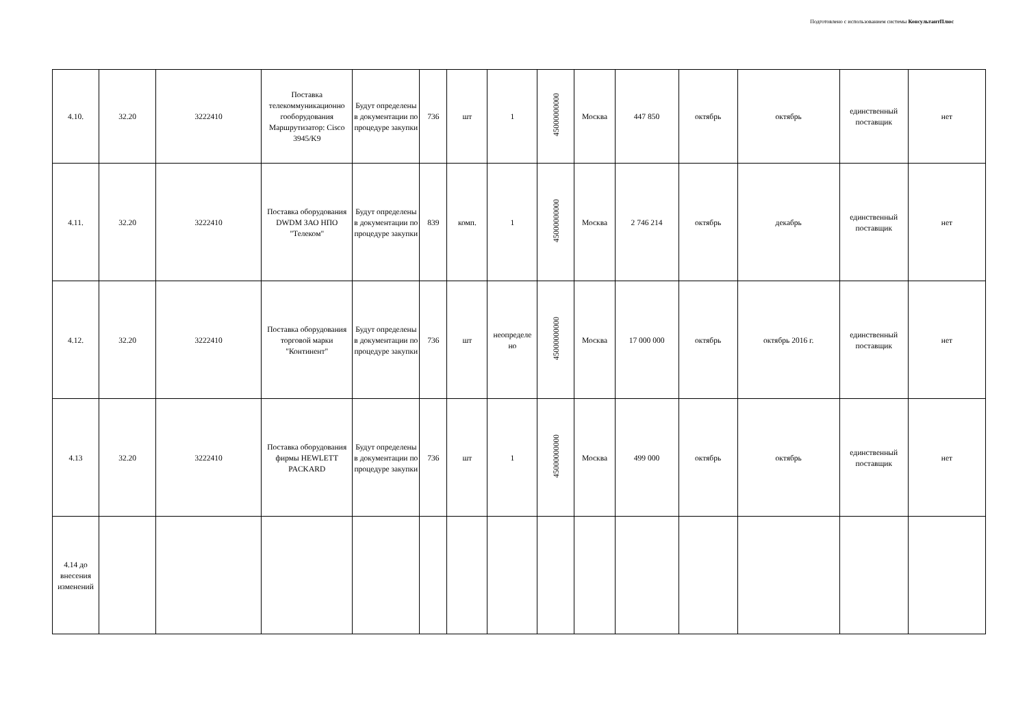Подготовлено с использованием системы КонсультантПлюс
| 4.10. | 32.20 | 3222410 | Поставка телекоммуникационно гооборудования Маршрутизатор: Cisco 3945/K9 | Будут определены в документации по процедуре закупки | 736 | шт | 1 | 45000000000 | Москва | 447 850 | октябрь | октябрь | единственный поставщик | нет |
| 4.11. | 32.20 | 3222410 | Поставка оборудования DWDM ЗАО НПО "Телеком" | Будут определены в документации по процедуре закупки | 839 | комп. | 1 | 45000000000 | Москва | 2 746 214 | октябрь | декабрь | единственный поставщик | нет |
| 4.12. | 32.20 | 3222410 | Поставка оборудования торговой марки "Континент" | Будут определены в документации по процедуре закупки | 736 | шт | неопределе но | 45000000000 | Москва | 17 000 000 | октябрь | октябрь 2016 г. | единственный поставщик | нет |
| 4.13 | 32.20 | 3222410 | Поставка оборудования фирмы HEWLETT PACKARD | Будут определены в документации по процедуре закупки | 736 | шт | 1 | 45000000000 | Москва | 499 000 | октябрь | октябрь | единственный поставщик | нет |
| 4.14 до внесения изменений | | | | | | | | | | | | | | |